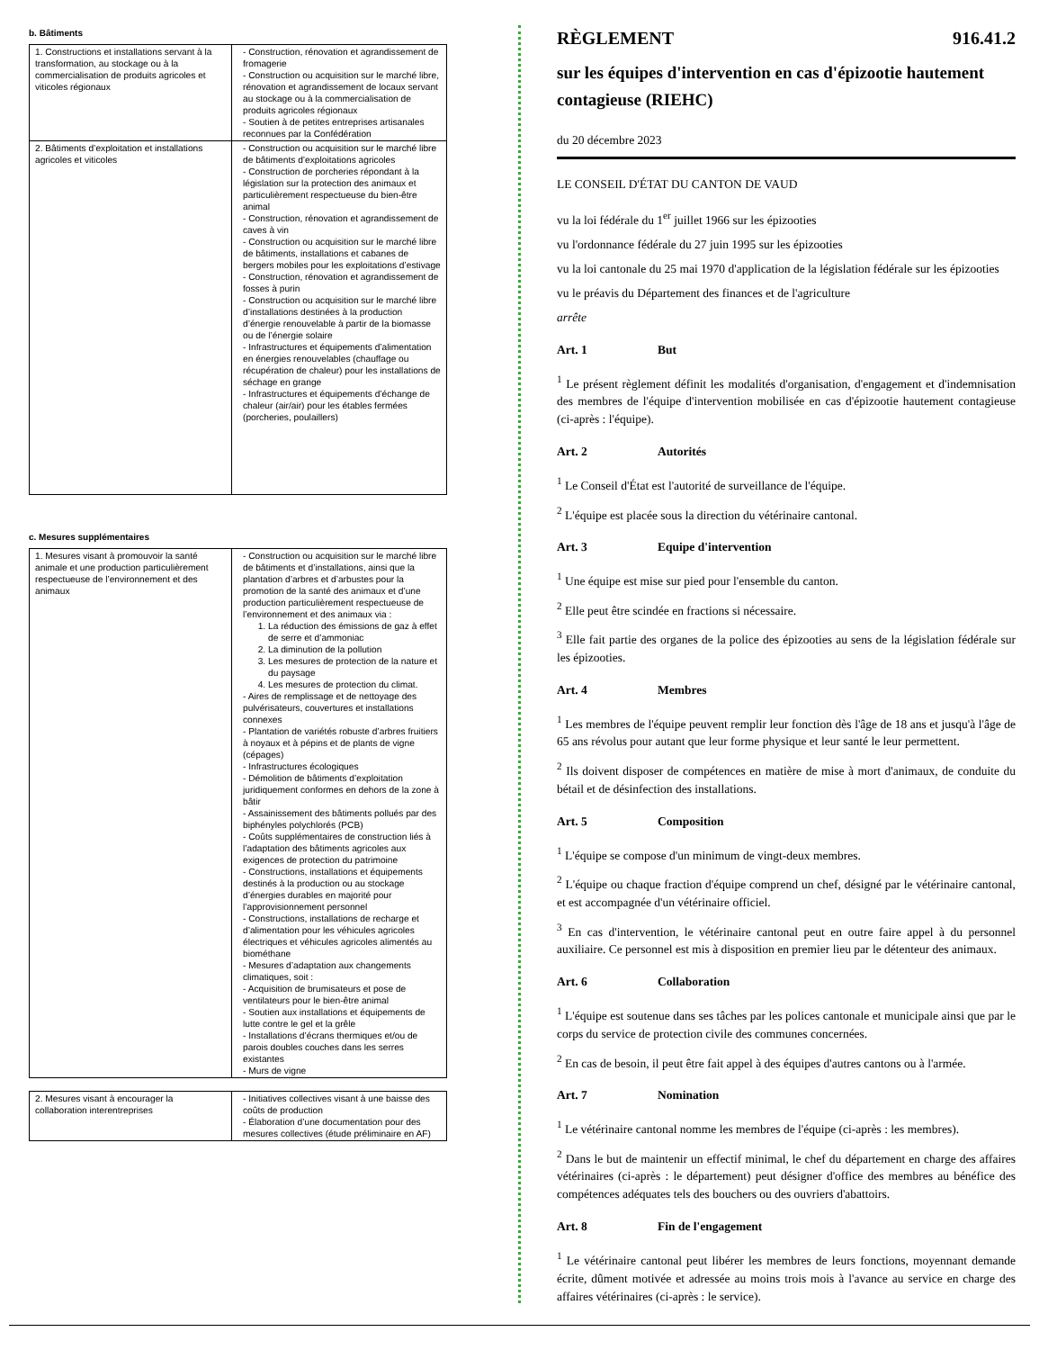b. Bâtiments
| 1. Constructions et installations servant à la transformation, au stockage ou à la commercialisation de produits agricoles et viticoles régionaux | - Construction, rénovation et agrandissement de fromagerie - Construction ou acquisition sur le marché libre, rénovation et agrandissement de locaux servant au stockage ou à la commercialisation de produits agricoles régionaux - Soutien à de petites entreprises artisanales reconnues par la Confédération |
| 2. Bâtiments d’exploitation et installations agricoles et viticoles | - Construction ou acquisition sur le marché libre de bâtiments d’exploitations agricoles - Construction de porcheries répondant à la législation sur la protection des animaux et particulièrement respectueuse du bien-être animal - Construction, rénovation et agrandissement de caves à vin - Construction ou acquisition sur le marché libre de bâtiments, installations et cabanes de bergers mobiles pour les exploitations d’estivage - Construction, rénovation et agrandissement de fosses à purin - Construction ou acquisition sur le marché libre d’installations destinées à la production d’énergie renouvelable à partir de la biomasse ou de l’énergie solaire - Infrastructures et équipements d’alimentation en énergies renouvelables (chauffage ou récupération de chaleur) pour les installations de séchage en grange - Infrastructures et équipements d’échange de chaleur (air/air) pour les étables fermées (porcheries, poulaillers) |
c. Mesures supplémentaires
| 1. Mesures visant à promouvoir la santé animale et une production particulièrement respectueuse de l’environnement et des animaux | - Construction ou acquisition sur le marché libre de bâtiments et d’installations, ainsi que la plantation d’arbres et d’arbustes pour la promotion de la santé des animaux et d’une production particulièrement respectueuse de l’environnement et des animaux via : 1. La réduction des émissions de gaz à effet de serre et d’ammoniac 2. La diminution de la pollution 3. Les mesures de protection de la nature et du paysage 4. Les mesures de protection du climat. - Aires de remplissage et de nettoyage des pulvérisateurs, couvertures et installations connexes - Plantation de variétés robuste d’arbres fruitiers à noyaux et à pépins et de plants de vigne (cépages) - Infrastructures écologiques - Démolition de bâtiments d’exploitation juridiquement conformes en dehors de la zone à bâtir - Assainissement des bâtiments pollués par des biphényles polychlorés (PCB) - Coûts supplémentaires de construction liés à l’adaptation des bâtiments agricoles aux exigences de protection du patrimoine - Constructions, installations et équipements destinés à la production ou au stockage d’énergies durables en majorité pour l’approvisionnement personnel - Constructions, installations de recharge et d’alimentation pour les véhicules agricoles électriques et véhicules agricoles alimentés au biométhane - Mesures d’adaptation aux changements climatiques, soit : - Acquisition de brumisateurs et pose de ventilateurs pour le bien-être animal - Soutien aux installations et équipements de lutte contre le gel et la grêle - Installations d’écrans thermiques et/ou de parois doubles couches dans les serres existantes - Murs de vigne |
| 2. Mesures visant à encourager la collaboration interentreprises | - Initiatives collectives visant à une baisse des coûts de production - Élaboration d’une documentation pour des mesures collectives (étude préliminaire en AF) |
RÈGLEMENT 916.41.2
sur les équipes d'intervention en cas d'épizootie hautement contagieuse (RIEHC)
du 20 décembre 2023
LE CONSEIL D'ÉTAT DU CANTON DE VAUD
vu la loi fédérale du 1<sup>er</sup> juillet 1966 sur les épizooties
vu l'ordonnance fédérale du 27 juin 1995 sur les épizooties
vu la loi cantonale du 25 mai 1970 d'application de la législation fédérale sur les épizooties
vu le préavis du Département des finances et de l'agriculture
arrête
Art. 1 But
<sup>1</sup> Le présent règlement définit les modalités d'organisation, d'engagement et d'indemnisation des membres de l'équipe d'intervention mobilisée en cas d'épizootie hautement contagieuse (ci-après : l'équipe).
Art. 2 Autorités
<sup>1</sup> Le Conseil d'État est l'autorité de surveillance de l'équipe.
<sup>2</sup> L'équipe est placée sous la direction du vétérinaire cantonal.
Art. 3 Equipe d'intervention
<sup>1</sup> Une équipe est mise sur pied pour l'ensemble du canton.
<sup>2</sup> Elle peut être scindée en fractions si nécessaire.
<sup>3</sup> Elle fait partie des organes de la police des épizooties au sens de la législation fédérale sur les épizooties.
Art. 4 Membres
<sup>1</sup> Les membres de l'équipe peuvent remplir leur fonction dès l'âge de 18 ans et jusqu'à l'âge de 65 ans révolus pour autant que leur forme physique et leur santé le leur permettent.
<sup>2</sup> Ils doivent disposer de compétences en matière de mise à mort d'animaux, de conduite du bétail et de désinfection des installations.
Art. 5 Composition
<sup>1</sup> L'équipe se compose d'un minimum de vingt-deux membres.
<sup>2</sup> L'équipe ou chaque fraction d'équipe comprend un chef, désigné par le vétérinaire cantonal, et est accompagnée d'un vétérinaire officiel.
<sup>3</sup> En cas d'intervention, le vétérinaire cantonal peut en outre faire appel à du personnel auxiliaire. Ce personnel est mis à disposition en premier lieu par le détenteur des animaux.
Art. 6 Collaboration
<sup>1</sup> L'équipe est soutenue dans ses tâches par les polices cantonale et municipale ainsi que par le corps du service de protection civile des communes concernées.
<sup>2</sup> En cas de besoin, il peut être fait appel à des équipes d'autres cantons ou à l'armée.
Art. 7 Nomination
<sup>1</sup> Le vétérinaire cantonal nomme les membres de l'équipe (ci-après : les membres).
<sup>2</sup> Dans le but de maintenir un effectif minimal, le chef du département en charge des affaires vétérinaires (ci-après : le département) peut désigner d'office des membres au bénéfice des compétences adéquates tels des bouchers ou des ouvriers d'abattoirs.
Art. 8 Fin de l'engagement
<sup>1</sup> Le vétérinaire cantonal peut libérer les membres de leurs fonctions, moyennant demande écrite, dûment motivée et adressée au moins trois mois à l'avance au service en charge des affaires vétérinaires (ci-après : le service).